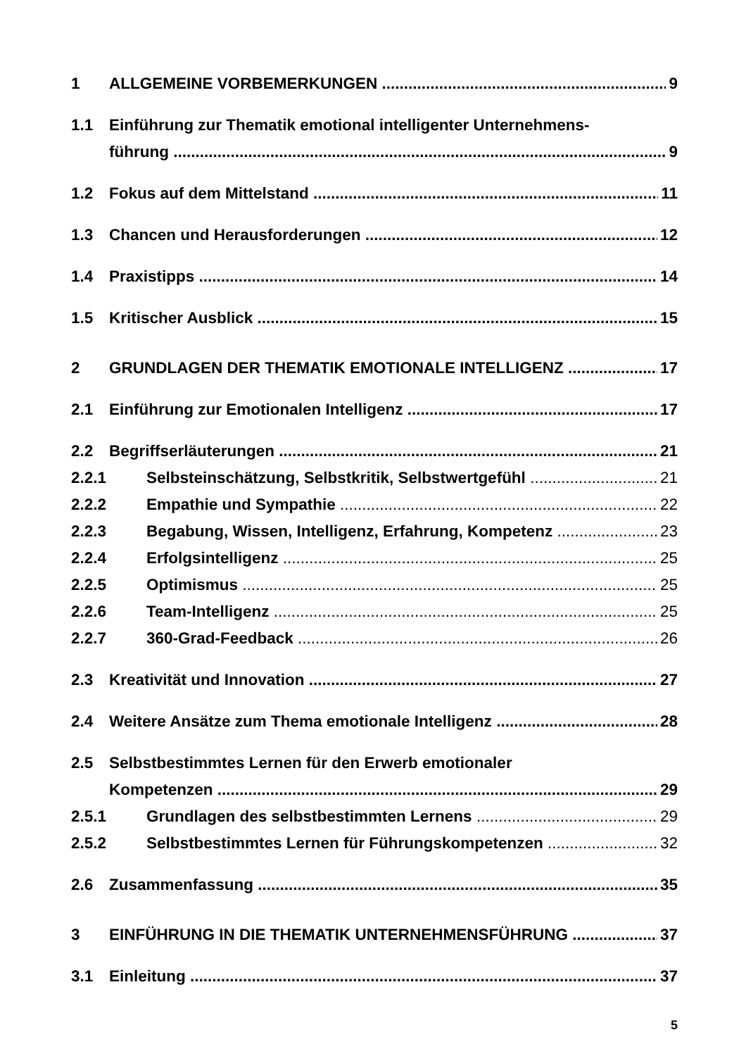1 ALLGEMEINE VORBEMERKUNGEN 9
1.1 Einführung zur Thematik emotional intelligenter Unternehmens-
führung 9
1.2 Fokus auf dem Mittelstand 11
1.3 Chancen und Herausforderungen 12
1.4 Praxistipps 14
1.5 Kritischer Ausblick 15
2 GRUNDLAGEN DER THEMATIK EMOTIONALE INTELLIGENZ 17
2.1 Einführung zur Emotionalen Intelligenz 17
2.2 Begriffserläuterungen 21
2.2.1 Selbsteinschätzung, Selbstkritik, Selbstwertgefühl 21
2.2.2 Empathie und Sympathie 22
2.2.3 Begabung, Wissen, Intelligenz, Erfahrung, Kompetenz 23
2.2.4 Erfolgsintelligenz 25
2.2.5 Optimismus 25
2.2.6 Team-Intelligenz 25
2.2.7 360-Grad-Feedback 26
2.3 Kreativität und Innovation 27
2.4 Weitere Ansätze zum Thema emotionale Intelligenz 28
2.5 Selbstbestimmtes Lernen für den Erwerb emotionaler
Kompetenzen 29
2.5.1 Grundlagen des selbstbestimmten Lernens 29
2.5.2 Selbstbestimmtes Lernen für Führungskompetenzen 32
2.6 Zusammenfassung 35
3 EINFÜHRUNG IN DIE THEMATIK UNTERNEHMENSFÜHRUNG 37
3.1 Einleitung 37
5